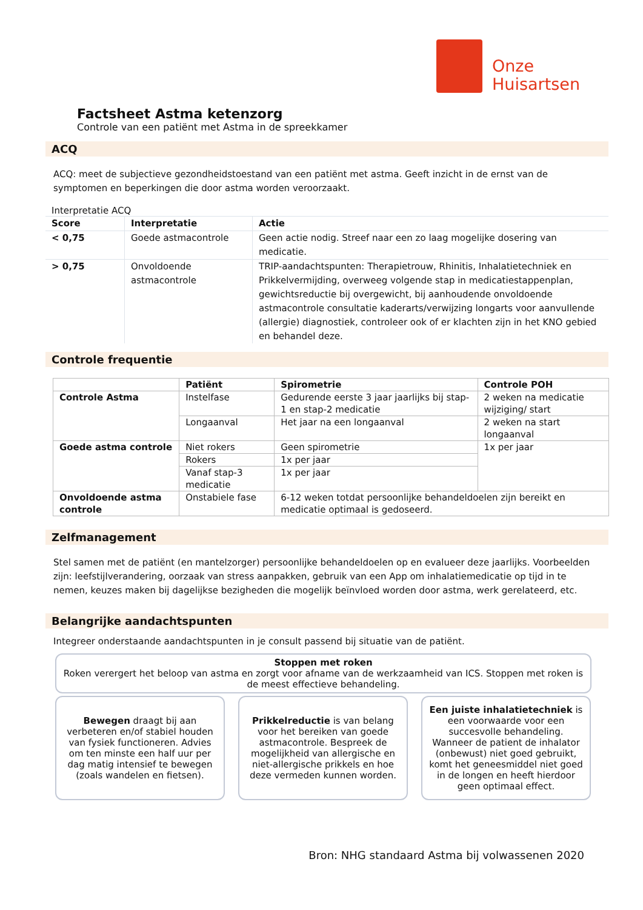Onze
Huisartsen
Factsheet Astma ketenzorg
Controle van een patiënt met Astma in de spreekkamer
ACQ
ACQ: meet de subjectieve gezondheidstoestand van een patiënt met astma. Geeft inzicht in de ernst van de symptomen en beperkingen die door astma worden veroorzaakt.
Interpretatie ACQ
| Score | Interpretatie | Actie |
| --- | --- | --- |
| < 0,75 | Goede astmacontrole | Geen actie nodig. Streef naar een zo laag mogelijke dosering van medicatie. |
| > 0,75 | Onvoldoende astmacontrole | TRIP-aandachtspunten: Therapietrouw, Rhinitis, Inhalatietechniek en Prikkelvermijding, overweeg volgende stap in medicatiestappenplan, gewichtsreductie bij overgewicht, bij aanhoudende onvoldoende astmacontrole consultatie kaderarts/verwijzing longarts voor aanvullende (allergie) diagnostiek, controleer ook of er klachten zijn in het KNO gebied en behandel deze. |
Controle frequentie
| | Patiënt | Spirometrie | Controle POH |
| --- | --- | --- | --- |
| Controle Astma | Instelfase | Gedurende eerste 3 jaar jaarlijks bij stap-1 en stap-2 medicatie | 2 weken na medicatie wijziging/ start |
| | Longaanval | Het jaar na een longaanval | 2 weken na start longaanval |
| Goede astma controle | Niet rokers | Geen spirometrie | 1x per jaar |
| | Rokers | 1x per jaar | |
| | Vanaf stap-3 medicatie | 1x per jaar | |
| Onvoldoende astma controle | Onstabiele fase | 6-12 weken totdat persoonlijke behandeldoelen zijn bereikt en medicatie optimaal is gedoseerd. | |
Zelfmanagement
Stel samen met de patiënt (en mantelzorger) persoonlijke behandeldoelen op en evalueer deze jaarlijks. Voorbeelden zijn: leefstijlverandering, oorzaak van stress aanpakken, gebruik van een App om inhalatiemedicatie op tijd in te nemen, keuzes maken bij dagelijkse bezigheden die mogelijk beïnvloed worden door astma, werk gerelateerd, etc.
Belangrijke aandachtspunten
Integreer onderstaande aandachtspunten in je consult passend bij situatie van de patiënt.
Stoppen met roken
Roken verergert het beloop van astma en zorgt voor afname van de werkzaamheid van ICS. Stoppen met roken is de meest effectieve behandeling.
Bewegen draagt bij aan verbeteren en/of stabiel houden van fysiek functioneren. Advies om ten minste een half uur per dag matig intensief te bewegen (zoals wandelen en fietsen).
Prikkelreductie is van belang voor het bereiken van goede astmacontrole. Bespreek de mogelijkheid van allergische en niet-allergische prikkels en hoe deze vermeden kunnen worden.
Een juiste inhalatietechniek is een voorwaarde voor een succesvolle behandeling. Wanneer de patient de inhalator (onbewust) niet goed gebruikt, komt het geneesmiddel niet goed in de longen en heeft hierdoor geen optimaal effect.
Bron: NHG standaard Astma bij volwassenen 2020